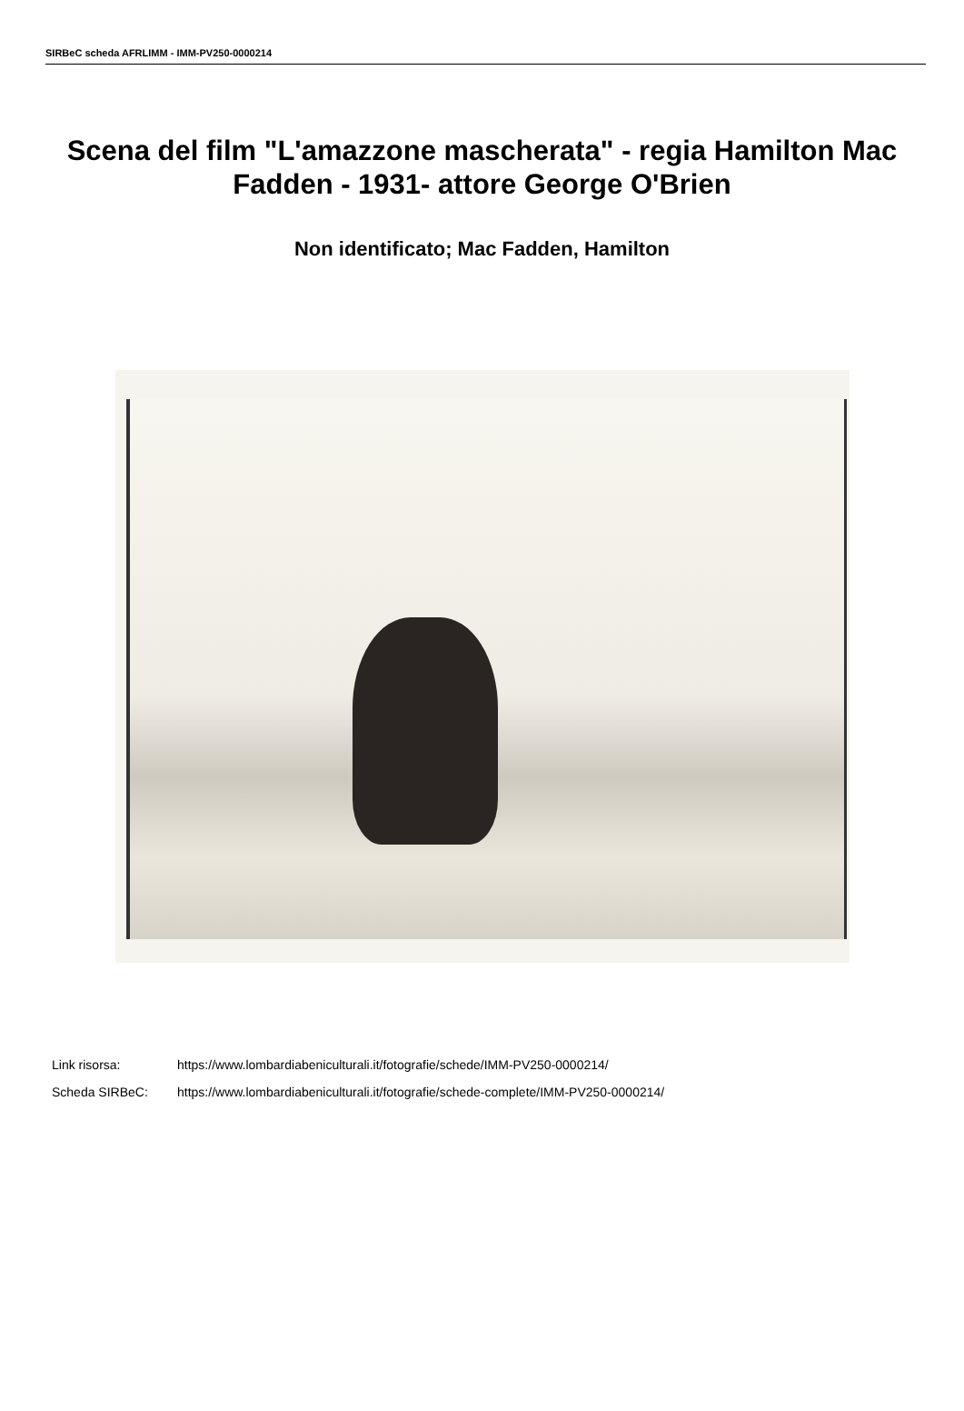SIRBeC scheda AFRLIMM - IMM-PV250-0000214
Scena del film "L'amazzone mascherata" - regia Hamilton Mac Fadden - 1931- attore George O'Brien
Non identificato; Mac Fadden, Hamilton
Link risorsa: https://www.lombardiabeniculturali.it/fotografie/schede/IMM-PV250-0000214/
Scheda SIRBeC: https://www.lombardiabeniculturali.it/fotografie/schede-complete/IMM-PV250-0000214/